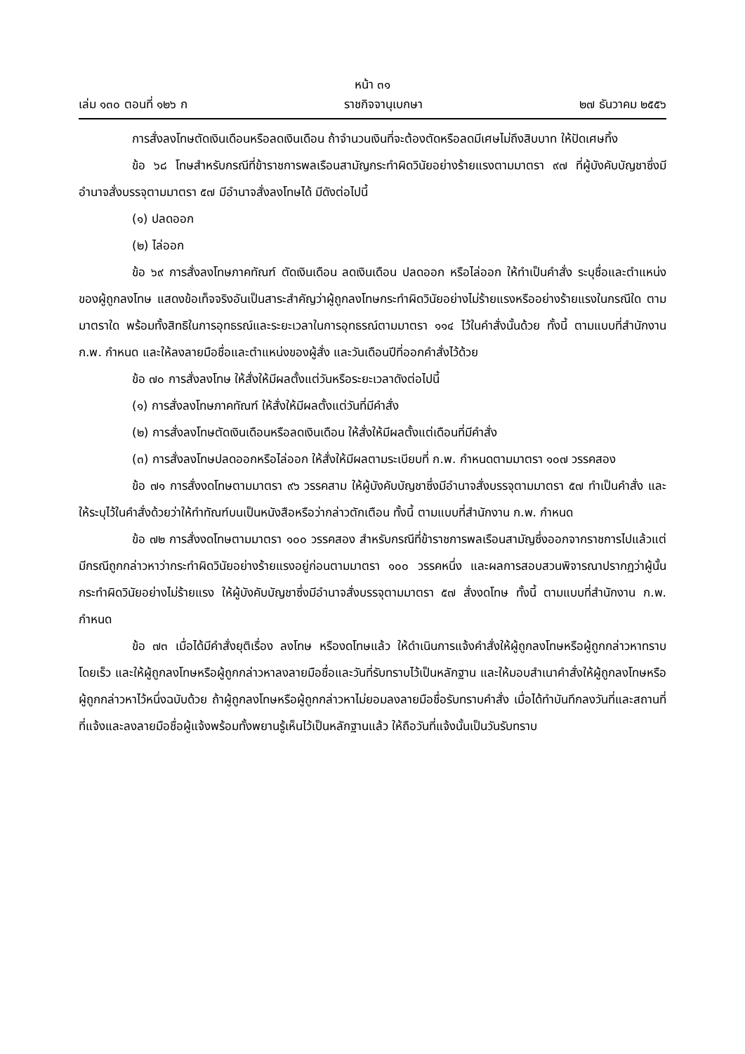หน้า ๓๑
เล่ม ๑๓๐ ตอนที่ ๑๒๖ ก ราชกิจจานุเบกษา ๒๗ ธันวาคม ๒๕๕๖
การสั่งลงโทษตัดเงินเดือนหรือลดเงินเดือน ถ้าจำนวนเงินที่จะต้องตัดหรือลดมีเศษไม่ถึงสิบบาท ให้ปัดเศษทิ้ง
ข้อ ๖๘ โทษสำหรับกรณีที่ข้าราชการพลเรือนสามัญกระทำผิดวินัยอย่างร้ายแรงตามมาตรา ๙๗ ที่ผู้บังคับบัญชาซึ่งมีอำนาจสั่งบรรจุตามมาตรา ๕๗ มีอำนาจสั่งลงโทษได้ มีดังต่อไปนี้
(๑) ปลดออก
(๒) ไล่ออก
ข้อ ๖๙ การสั่งลงโทษภาคทัณฑ์ ตัดเงินเดือน ลดเงินเดือน ปลดออก หรือไล่ออก ให้ทำเป็นคำสั่ง ระบุชื่อและตำแหน่งของผู้ถูกลงโทษ แสดงข้อเท็จจริงอันเป็นสาระสำคัญว่าผู้ถูกลงโทษกระทำผิดวินัยอย่างไม่ร้ายแรงหรืออย่างร้ายแรงในกรณีใด ตามมาตราใด พร้อมทั้งสิทธิในการอุทธรณ์และระยะเวลาในการอุทธรณ์ตามมาตรา ๑๑๔ ไว้ในคำสั่งนั้นด้วย ทั้งนี้ ตามแบบที่สำนักงาน ก.พ. กำหนด และให้ลงลายมือชื่อและตำแหน่งของผู้สั่ง และวันเดือนปีที่ออกคำสั่งไว้ด้วย
ข้อ ๗๐ การสั่งลงโทษ ให้สั่งให้มีผลตั้งแต่วันหรือระยะเวลาดังต่อไปนี้
(๑) การสั่งลงโทษภาคทัณฑ์ ให้สั่งให้มีผลตั้งแต่วันที่มีคำสั่ง
(๒) การสั่งลงโทษตัดเงินเดือนหรือลดเงินเดือน ให้สั่งให้มีผลตั้งแต่เดือนที่มีคำสั่ง
(๓) การสั่งลงโทษปลดออกหรือไล่ออก ให้สั่งให้มีผลตามระเบียบที่ ก.พ. กำหนดตามมาตรา ๑๐๗ วรรคสอง
ข้อ ๗๑ การสั่งงดโทษตามมาตรา ๙๖ วรรคสาม ให้ผู้บังคับบัญชาซึ่งมีอำนาจสั่งบรรจุตามมาตรา ๕๗ ทำเป็นคำสั่ง และให้ระบุไว้ในคำสั่งด้วยว่าให้ทำทัณฑ์บนเป็นหนังสือหรือว่ากล่าวตักเตือน ทั้งนี้ ตามแบบที่สำนักงาน ก.พ. กำหนด
ข้อ ๗๒ การสั่งงดโทษตามมาตรา ๑๐๐ วรรคสอง สำหรับกรณีที่ข้าราชการพลเรือนสามัญซึ่งออกจากราชการไปแล้วแต่มีกรณีถูกกล่าวหาว่ากระทำผิดวินัยอย่างร้ายแรงอยู่ก่อนตามมาตรา ๑๐๐ วรรคหนึ่ง และผลการสอบสวนพิจารณาปรากฏว่าผู้นั้นกระทำผิดวินัยอย่างไม่ร้ายแรง ให้ผู้บังคับบัญชาซึ่งมีอำนาจสั่งบรรจุตามมาตรา ๕๗ สั่งงดโทษ ทั้งนี้ ตามแบบที่สำนักงาน ก.พ. กำหนด
ข้อ ๗๓ เมื่อได้มีคำสั่งยุติเรื่อง ลงโทษ หรืองดโทษแล้ว ให้ดำเนินการแจ้งคำสั่งให้ผู้ถูกลงโทษหรือผู้ถูกกล่าวหาทราบโดยเร็ว และให้ผู้ถูกลงโทษหรือผู้ถูกกล่าวหาลงลายมือชื่อและวันที่รับทราบไว้เป็นหลักฐาน และให้มอบสำเนาคำสั่งให้ผู้ถูกลงโทษหรือผู้ถูกกล่าวหาไว้หนึ่งฉบับด้วย ถ้าผู้ถูกลงโทษหรือผู้ถูกกล่าวหาไม่ยอมลงลายมือชื่อรับทราบคำสั่ง เมื่อได้ทำบันทึกลงวันที่และสถานที่ที่แจ้งและลงลายมือชื่อผู้แจ้งพร้อมทั้งพยานรู้เห็นไว้เป็นหลักฐานแล้ว ให้ถือวันที่แจ้งนั้นเป็นวันรับทราบ